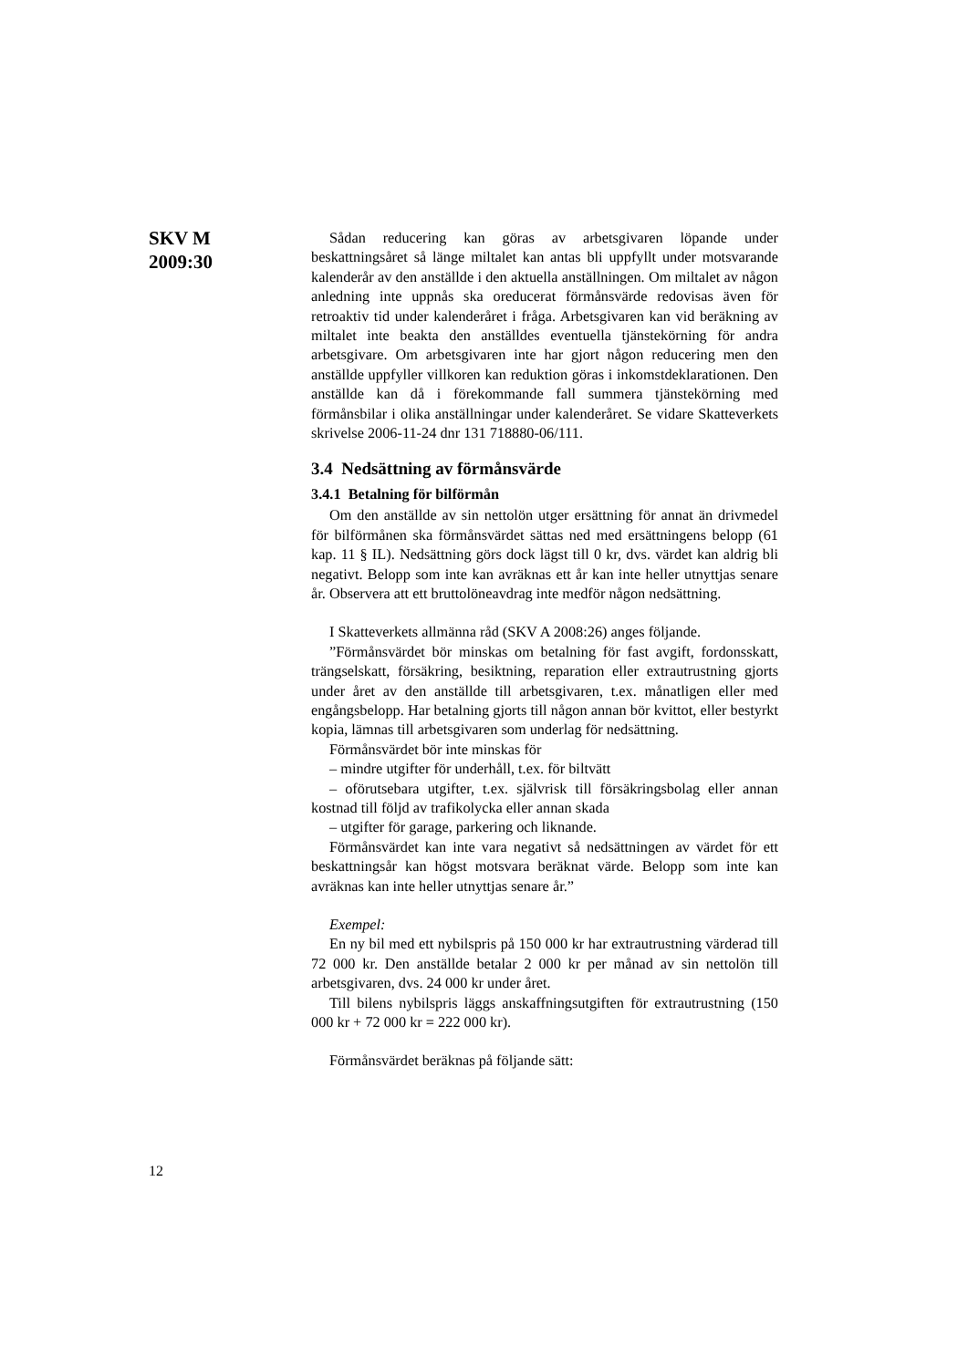SKV M
2009:30
Sådan reducering kan göras av arbetsgivaren löpande under beskattningsåret så länge miltalet kan antas bli uppfyllt under motsvarande kalenderår av den anställde i den aktuella anställningen. Om miltalet av någon anledning inte uppnås ska oreducerat förmånsvärde redovisas även för retroaktiv tid under kalenderåret i fråga. Arbetsgivaren kan vid beräkning av miltalet inte beakta den anställdes eventuella tjänstekörning för andra arbetsgivare. Om arbetsgivaren inte har gjort någon reducering men den anställde uppfyller villkoren kan reduktion göras i inkomstdeklarationen. Den anställde kan då i förekommande fall summera tjänstekörning med förmånsbilar i olika anställningar under kalenderåret. Se vidare Skatteverkets skrivelse 2006-11-24 dnr 131 718880-06/111.
3.4 Nedsättning av förmånsvärde
3.4.1 Betalning för bilförmån
Om den anställde av sin nettolön utger ersättning för annat än drivmedel för bilförmånen ska förmånsvärdet sättas ned med ersättningens belopp (61 kap. 11 § IL). Nedsättning görs dock lägst till 0 kr, dvs. värdet kan aldrig bli negativt. Belopp som inte kan avräknas ett år kan inte heller utnyttjas senare år. Observera att ett bruttolöneavdrag inte medför någon nedsättning.
I Skatteverkets allmänna råd (SKV A 2008:26) anges följande.
”Förmånsvärdet bör minskas om betalning för fast avgift, fordonsskatt, trängselskatt, försäkring, besiktning, reparation eller extrautrustning gjorts under året av den anställde till arbetsgivaren, t.ex. månatligen eller med engångsbelopp. Har betalning gjorts till någon annan bör kvittot, eller bestyrkt kopia, lämnas till arbetsgivaren som underlag för nedsättning.
Förmånsvärdet bör inte minskas för
– mindre utgifter för underhåll, t.ex. för biltvätt
– oförutsebara utgifter, t.ex. självrisk till försäkringsbolag eller annan kostnad till följd av trafikolycka eller annan skada
– utgifter för garage, parkering och liknande.
Förmånsvärdet kan inte vara negativt så nedsättningen av värdet för ett beskattningsår kan högst motsvara beräknat värde. Belopp som inte kan avräknas kan inte heller utnyttjas senare år.”
Exempel:
En ny bil med ett nybilspris på 150 000 kr har extrautrustning värderad till 72 000 kr. Den anställde betalar 2 000 kr per månad av sin nettolön till arbetsgivaren, dvs. 24 000 kr under året.
Till bilens nybilspris läggs anskaffningsutgiften för extrautrustning (150 000 kr + 72 000 kr = 222 000 kr).
Förmånsvärdet beräknas på följande sätt:
12